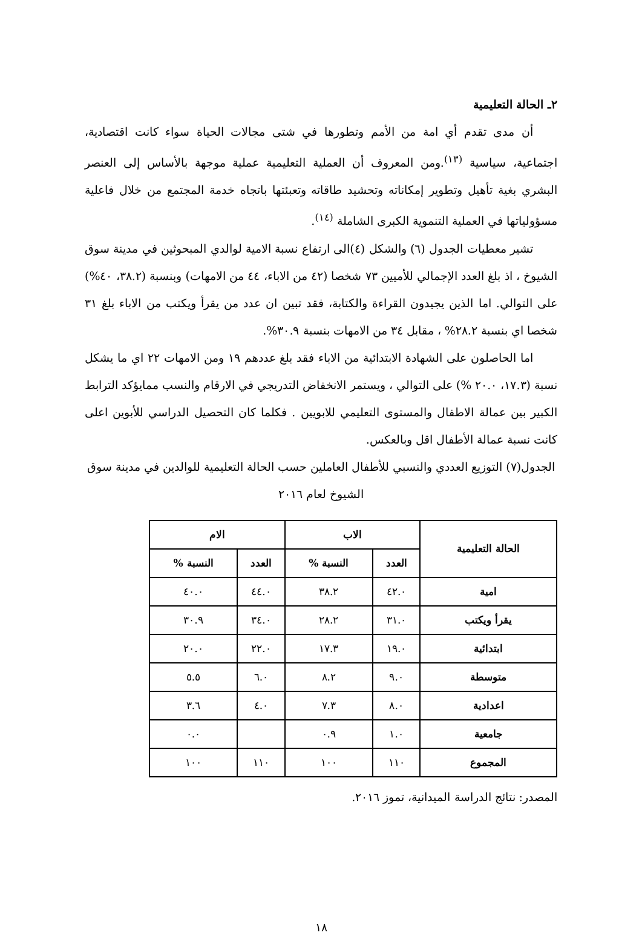٢ـ الحالة التعليمية
أن مدى تقدم أي امة من الأمم وتطورها في شتى مجالات الحياة سواء كانت اقتصادية، اجتماعية، سياسية <sup>(١٣)</sup>.ومن المعروف أن العملية التعليمية عملية موجهة بالأساس إلى العنصر البشري بغية تأهيل وتطوير إمكاناته وتحشيد طاقاته وتعبئتها باتجاه خدمة المجتمع من خلال فاعلية مسؤولياتها في العملية التنموية الكبرى الشاملة <sup>(١٤)</sup>.
تشير معطيات الجدول (٦) والشكل (٤)الى ارتفاع نسبة الامية لوالدي المبحوثين في مدينة سوق الشيوخ ، اذ بلغ العدد الإجمالي للأميين ٧٣ شخصا (٤٢ من الاباء، ٤٤ من الامهات) وبنسبة (٣٨.٢، ٤٠%) على التوالي. اما الذين يجيدون القراءة والكتابة، فقد تبين ان عدد من يقرأ ويكتب من الاباء بلغ ٣١ شخصا اي بنسبة ٢٨.٢% ، مقابل ٣٤ من الامهات بنسبة ٣٠.٩%.
اما الحاصلون على الشهادة الابتدائية من الاباء فقد بلغ عددهم ١٩ ومن الامهات ٢٢ اي ما يشكل نسبة (١٧.٣، ٢٠.٠ %) على التوالي ، ويستمر الانخفاض التدريجي في الارقام والنسب ممايؤكد الترابط الكبير بين عمالة الاطفال والمستوى التعليمي للابويين . فكلما كان التحصيل الدراسي للأبوين اعلى كانت نسبة عمالة الأطفال اقل وبالعكس.
الجدول(٧) التوزيع العددي والنسبي للأطفال العاملين حسب الحالة التعليمية للوالدين في مدينة سوق الشيوخ لعام ٢٠١٦
| الحالة التعليمية | الاب | | الام | |
| --- | --- | --- | --- | --- |
| | العدد | النسبة % | العدد | النسبة % |
| امية | ٤٢.٠ | ٣٨.٢ | ٤٤.٠ | ٤٠.٠ |
| يقرأ ويكتب | ٣١.٠ | ٢٨.٢ | ٣٤.٠ | ٣٠.٩ |
| ابتدائية | ١٩.٠ | ١٧.٣ | ٢٢.٠ | ٢٠.٠ |
| متوسطة | ٩.٠ | ٨.٢ | ٦.٠ | ٥.٥ |
| اعدادية | ٨.٠ | ٧.٣ | ٤.٠ | ٣.٦ |
| جامعية | ١.٠ | ٠.٩ | | ٠.٠ |
| المجموع | ١١٠ | ١٠٠ | ١١٠ | ١٠٠ |
المصدر: نتائج الدراسة الميدانية، تموز ٢٠١٦.
١٨